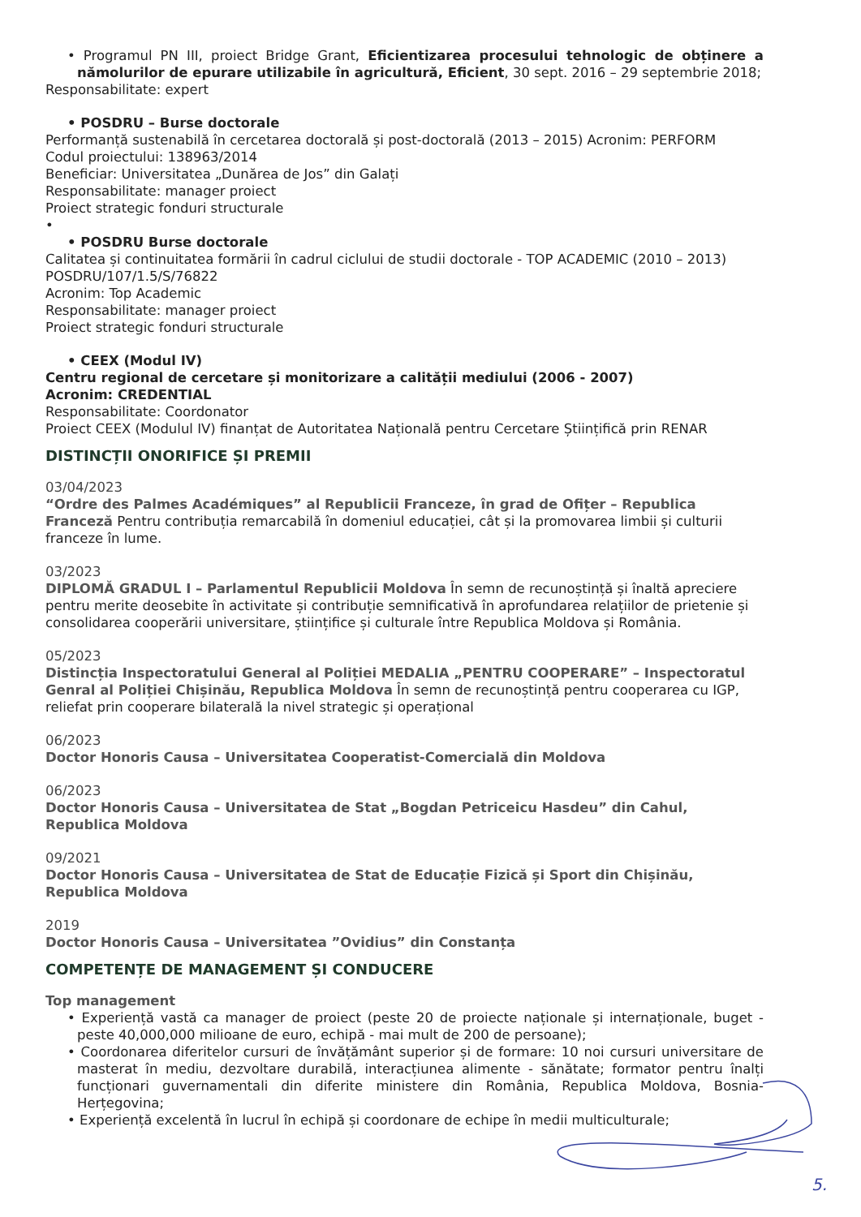• Programul PN III, proiect Bridge Grant, Eficientizarea procesului tehnologic de obținere a nămolurilor de epurare utilizabile în agricultură, Eficient, 30 sept. 2016 – 29 septembrie 2018;
Responsabilitate: expert
• POSDRU – Burse doctorale
Performanță sustenabilă în cercetarea doctorală și post-doctorală (2013 – 2015) Acronim: PERFORM
Codul proiectului: 138963/2014
Beneficiar: Universitatea „Dunărea de Jos” din Galați
Responsabilitate: manager proiect
Proiect strategic fonduri structurale
•
• POSDRU Burse doctorale
Calitatea și continuitatea formării în cadrul ciclului de studii doctorale - TOP ACADEMIC (2010 – 2013)
POSDRU/107/1.5/S/76822
Acronim: Top Academic
Responsabilitate: manager proiect
Proiect strategic fonduri structurale
• CEEX (Modul IV)
Centru regional de cercetare și monitorizare a calității mediului (2006 - 2007)
Acronim: CREDENTIAL
Responsabilitate: Coordonator
Proiect CEEX (Modulul IV) finanțat de Autoritatea Națională pentru Cercetare Științifică prin RENAR
DISTINCȚII ONORIFICE ȘI PREMII
03/04/2023
“Ordre des Palmes Académiques” al Republicii Franceze, în grad de Ofițer – Republica Franceză Pentru contribuția remarcabilă în domeniul educației, cât și la promovarea limbii și culturii franceze în lume.
03/2023
DIPLOMĂ GRADUL I – Parlamentul Republicii Moldova În semn de recunoștință și înaltă apreciere pentru merite deosebite în activitate și contribuție semnificativă în aprofundarea relațiilor de prietenie și consolidarea cooperării universitare, științifice și culturale între Republica Moldova și România.
05/2023
Distincția Inspectoratului General al Poliției MEDALIA „PENTRU COOPERARE” – Inspectoratul Genral al Poliției Chișinău, Republica Moldova În semn de recunoștință pentru cooperarea cu IGP, reliefat prin cooperare bilaterală la nivel strategic și operațional
06/2023
Doctor Honoris Causa – Universitatea Cooperatist-Comercială din Moldova
06/2023
Doctor Honoris Causa – Universitatea de Stat „Bogdan Petriceicu Hasdeu” din Cahul, Republica Moldova
09/2021
Doctor Honoris Causa – Universitatea de Stat de Educație Fizică și Sport din Chișinău, Republica Moldova
2019
Doctor Honoris Causa – Universitatea ”Ovidius” din Constanța
COMPETENȚE DE MANAGEMENT ȘI CONDUCERE
Top management
• Experiență vastă ca manager de proiect (peste 20 de proiecte naționale și internaționale, buget - peste 40,000,000 milioane de euro, echipă - mai mult de 200 de persoane);
• Coordonarea diferitelor cursuri de învățământ superior și de formare: 10 noi cursuri universitare de masterat în mediu, dezvoltare durabilă, interacțiunea alimente - sănătate; formator pentru înalți funcționari guvernamentali din diferite ministere din România, Republica Moldova, Bosnia-Herțegovina;
• Experiență excelentă în lucrul în echipă și coordonare de echipe în medii multiculturale;
5.